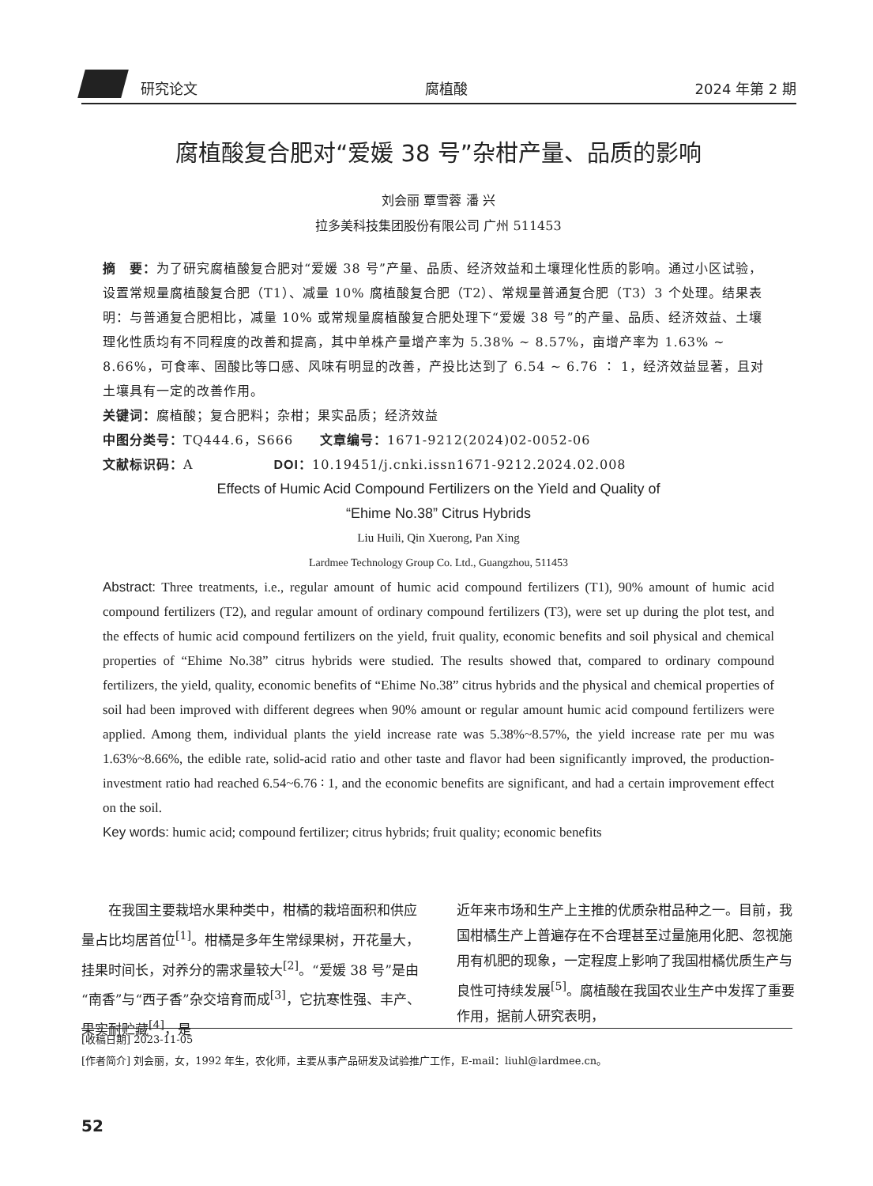研究论文 腐植酸 2024 年第 2 期
腐植酸复合肥对“爱媛 38 号”杂柑产量、品质的影响
刘会丽 覃雪蓉 潘 兴
拉多美科技集团股份有限公司 广州 511453
摘　要：为了研究腐植酸复合肥对“爱媛 38 号”产量、品质、经济效益和土壤理化性质的影响。通过小区试验，设置常规量腐植酸复合肥（T1）、减量 10% 腐植酸复合肥（T2）、常规量普通复合肥（T3）3 个处理。结果表明：与普通复合肥相比，减量 10% 或常规量腐植酸复合肥处理下“爱媛 38 号”的产量、品质、经济效益、土壤理化性质均有不同程度的改善和提高，其中单株产量增产率为 5.38% ~ 8.57%，亩增产率为 1.63% ~ 8.66%，可食率、固酸比等口感、风味有明显的改善，产投比达到了 6.54 ~ 6.76 ∶ 1，经济效益显著，且对土壤具有一定的改善作用。
关键词：腐植酸；复合肥料；杂柑；果实品质；经济效益
中图分类号：TQ444.6，S666　　文章编号：1671-9212(2024)02-0052-06
文献标识码：A　　　　　　DOI：10.19451/j.cnki.issn1671-9212.2024.02.008
Effects of Humic Acid Compound Fertilizers on the Yield and Quality of
“Ehime No.38” Citrus Hybrids
Liu Huili, Qin Xuerong, Pan Xing
Lardmee Technology Group Co. Ltd., Guangzhou, 511453
Abstract: Three treatments, i.e., regular amount of humic acid compound fertilizers (T1), 90% amount of humic acid compound fertilizers (T2), and regular amount of ordinary compound fertilizers (T3), were set up during the plot test, and the effects of humic acid compound fertilizers on the yield, fruit quality, economic benefits and soil physical and chemical properties of “Ehime No.38” citrus hybrids were studied. The results showed that, compared to ordinary compound fertilizers, the yield, quality, economic benefits of “Ehime No.38” citrus hybrids and the physical and chemical properties of soil had been improved with different degrees when 90% amount or regular amount humic acid compound fertilizers were applied. Among them, individual plants the yield increase rate was 5.38%~8.57%, the yield increase rate per mu was 1.63%~8.66%, the edible rate, solid-acid ratio and other taste and flavor had been significantly improved, the production-investment ratio had reached 6.54~6.76 ∶ 1, and the economic benefits are significant, and had a certain improvement effect on the soil.
Key words: humic acid; compound fertilizer; citrus hybrids; fruit quality; economic benefits
　　在我国主要栽培水果种类中，柑橘的栽培面积和供应量占比均居首位<sup>[1]</sup>。柑橘是多年生常绿果树，开花量大，挂果时间长，对养分的需求量较大<sup>[2]</sup>。“爱媛 38 号”是由“南香”与“西子香”杂交培育而成<sup>[3]</sup>，它抗寒性强、丰产、果实耐贮藏<sup>[4]</sup>，是
近年来市场和生产上主推的优质杂柑品种之一。目前，我国柑橘生产上普遍存在不合理甚至过量施用化肥、忽视施用有机肥的现象，一定程度上影响了我国柑橘优质生产与良性可持续发展<sup>[5]</sup>。腐植酸在我国农业生产中发挥了重要作用，据前人研究表明，
[收稿日期] 2023-11-05
[作者简介] 刘会丽，女，1992 年生，农化师，主要从事产品研发及试验推广工作，E-mail：liuhl@lardmee.cn。
52